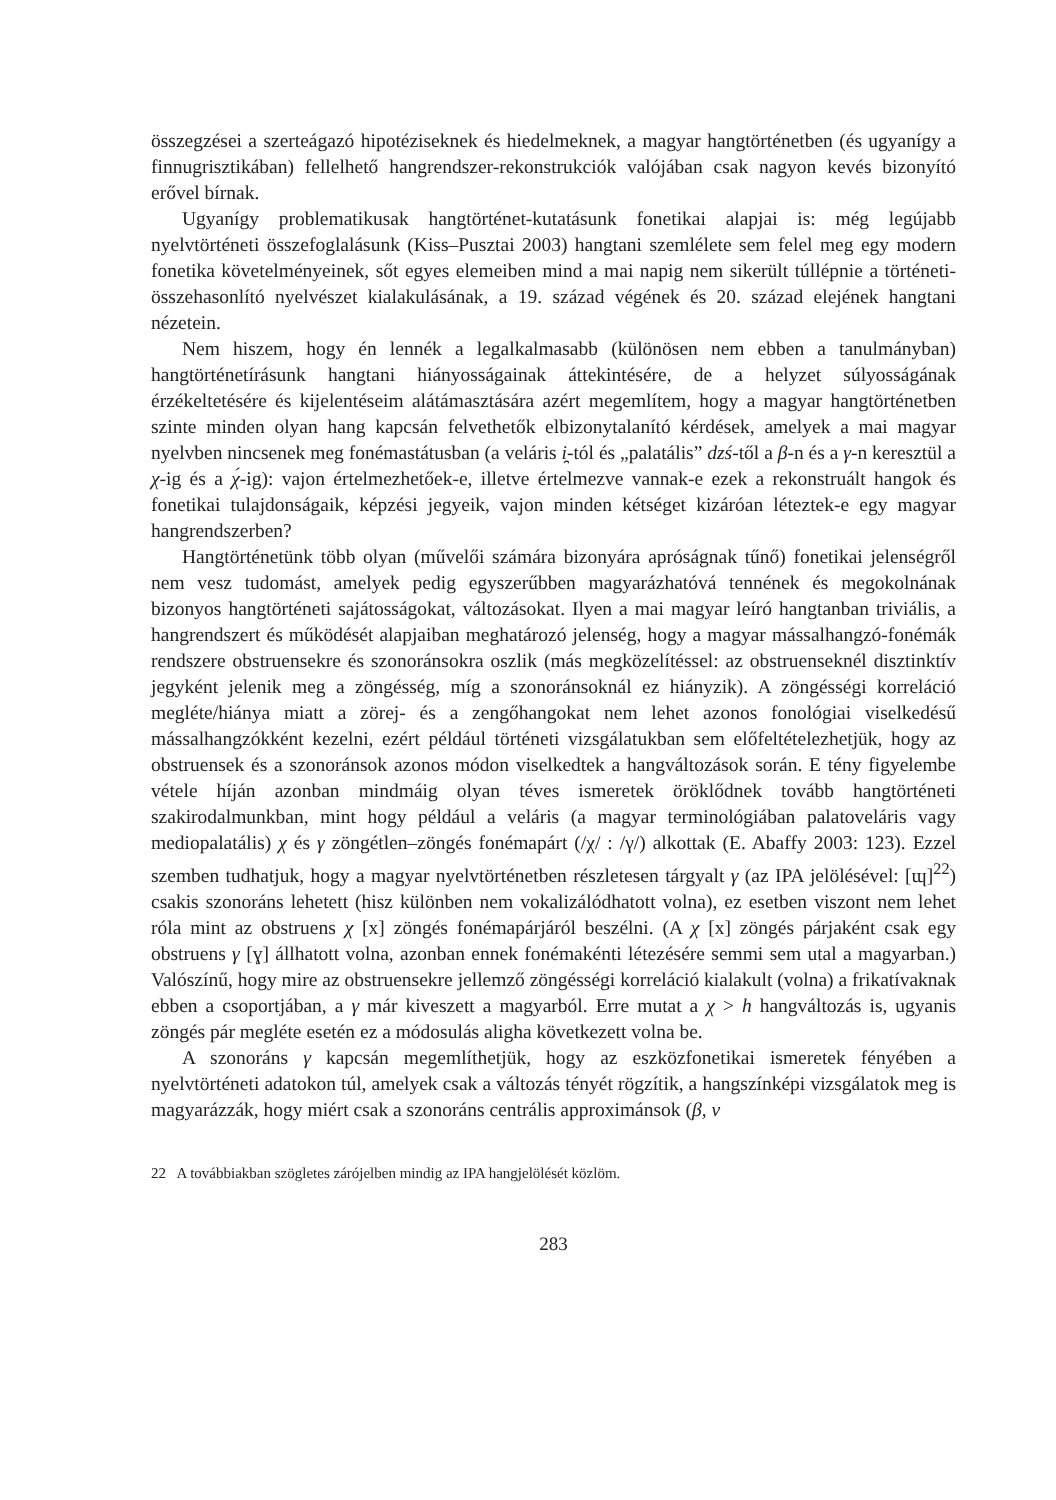összegzései a szerteágazó hipotéziseknek és hiedelmeknek, a magyar hangtörténetben (és ugyanígy a finnugrisztikában) fellelhető hangrendszer-rekonstrukciók valójában csak nagyon kevés bizonyító erővel bírnak.
Ugyanígy problematikusak hangtörténet-kutatásunk fonetikai alapjai is: még legújabb nyelvtörténeti összefoglalásunk (Kiss–Pusztai 2003) hangtani szemlélete sem felel meg egy modern fonetika követelményeinek, sőt egyes elemeiben mind a mai napig nem sikerült túllépnie a történeti-összehasonlító nyelvészet kialakulásának, a 19. század végének és 20. század elejének hangtani nézetein.
Nem hiszem, hogy én lennék a legalkalmasabb (különösen nem ebben a tanulmányban) hangtörténetírásunk hangtani hiányosságainak áttekintésére, de a helyzet súlyosságának érzékeltetésére és kijelentéseim alátámasztására azért megemlítem, hogy a magyar hangtörténetben szinte minden olyan hang kapcsán felvethetők elbizonytalanító kérdések, amelyek a mai magyar nyelvben nincsenek meg fonémastátusban (a veláris i̯-tól és „palatális” dzś-től a β-n és a γ-n keresztül a χ-ig és a χ́-ig): vajon értelmezhetőek-e, illetve értelmezve vannak-e ezek a rekonstruált hangok és fonetikai tulajdonságaik, képzési jegyeik, vajon minden kétséget kizáróan léteztek-e egy magyar hangrendszerben?
Hangtörténetünk több olyan (művelői számára bizonyára apróságnak tűnő) fonetikai jelenségről nem vesz tudomást, amelyek pedig egyszerűbben magyarázhatóvá tennének és megokolnának bizonyos hangtörténeti sajátosságokat, változásokat. Ilyen a mai magyar leíró hangtanban triviális, a hangrendszert és működését alapjaiban meghatározó jelenség, hogy a magyar mássalhangzó-fonémák rendszere obstruensekre és szonoránsokra oszlik (más megközelítéssel: az obstruenseknél disztinktív jegyként jelenik meg a zöngésség, míg a szonoránsoknál ez hiányzik). A zöngésségi korreláció megléte/hiánya miatt a zörej- és a zengőhangokat nem lehet azonos fonológiai viselkedésű mássalhangzókként kezelni, ezért például történeti vizsgálatukban sem előfeltételezhetjük, hogy az obstruensek és a szonoránsok azonos módon viselkedtek a hangváltozások során. E tény figyelembe vétele híján azonban mindmáig olyan téves ismeretek öröklődnek tovább hangtörténeti szakirodalmunkban, mint hogy például a veláris (a magyar terminológiában palatoveláris vagy mediopalatális) χ és γ zöngétlen–zöngés fonémapárt (/χ/ : /γ/) alkottak (E. Abaffy 2003: 123). Ezzel szemben tudhatjuk, hogy a magyar nyelvtörténetben részletesen tárgyalt γ (az IPA jelölésével: [ɰ]<sup>22</sup>) csakis szonoráns lehetett (hisz különben nem vokalizálódhatott volna), ez esetben viszont nem lehet róla mint az obstruens χ [x] zöngés fonémapárjáról beszélni. (A χ [x] zöngés párjaként csak egy obstruens γ [ɣ] állhatott volna, azonban ennek fonémakénti létezésére semmi sem utal a magyarban.) Valószínű, hogy mire az obstruensekre jellemző zöngésségi korreláció kialakult (volna) a frikatívaknak ebben a csoportjában, a γ már kiveszett a magyarból. Erre mutat a χ > h hangváltozás is, ugyanis zöngés pár megléte esetén ez a módosulás aligha következett volna be.
A szonoráns γ kapcsán megemlíthetjük, hogy az eszközfonetikai ismeretek fényében a nyelvtörténeti adatokon túl, amelyek csak a változás tényét rögzítik, a hangszínképi vizsgálatok meg is magyarázzák, hogy miért csak a szonoráns centrális approximánsok (β, v
22 A továbbiakban szögletes zárójelben mindig az IPA hangjelölését közlöm.
283